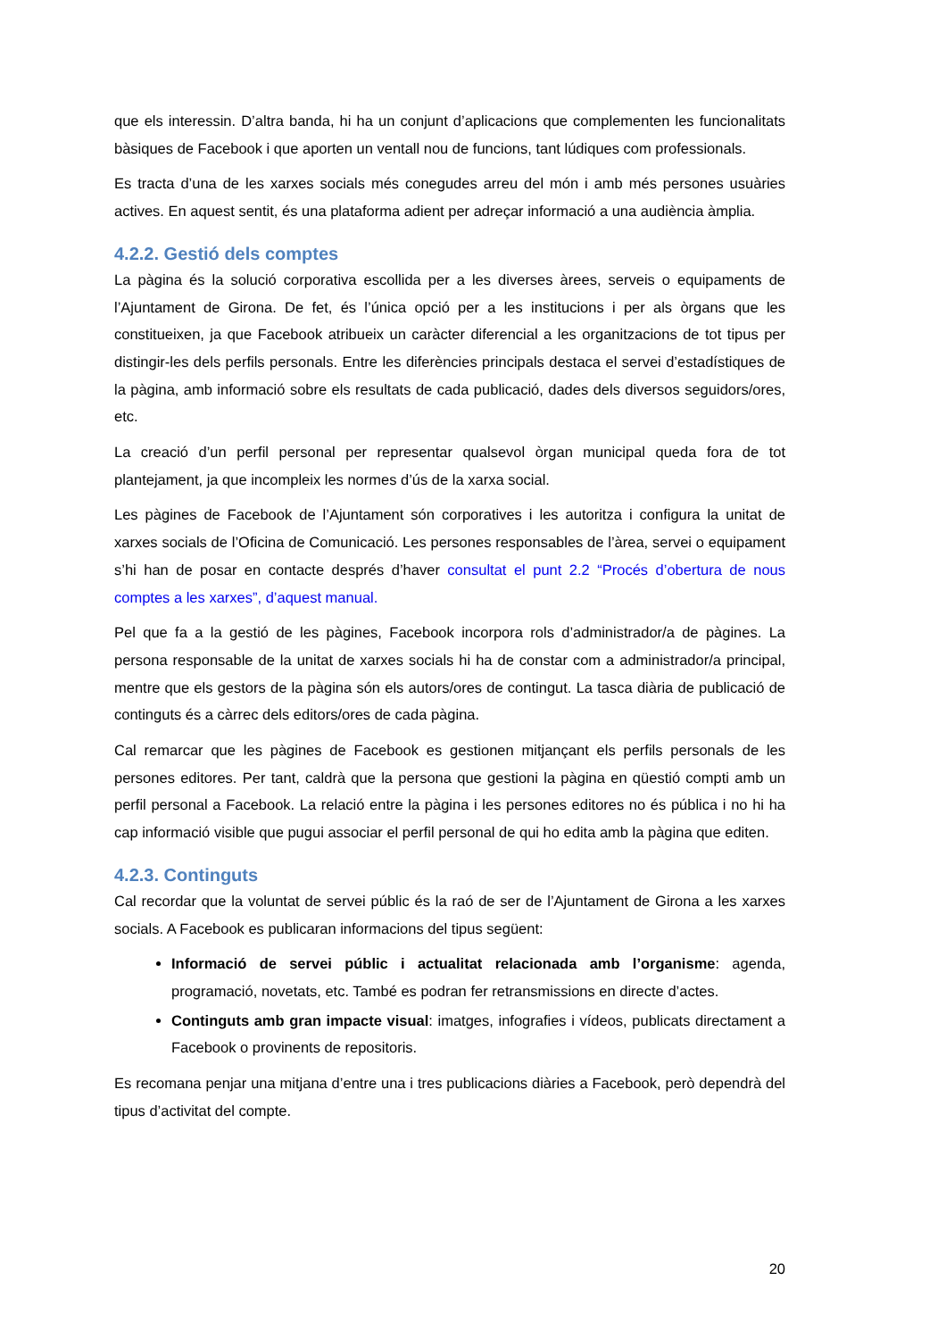que els interessin. D’altra banda, hi ha un conjunt d’aplicacions que complementen les funcionalitats bàsiques de Facebook i que aporten un ventall nou de funcions, tant lúdiques com professionals.
Es tracta d’una de les xarxes socials més conegudes arreu del món i amb més persones usuàries actives. En aquest sentit, és una plataforma adient per adreçar informació a una audiència àmplia.
4.2.2. Gestió dels comptes
La pàgina és la solució corporativa escollida per a les diverses àrees, serveis o equipaments de l’Ajuntament de Girona. De fet, és l’única opció per a les institucions i per als òrgans que les constitueixen, ja que Facebook atribueix un caràcter diferencial a les organitzacions de tot tipus per distingir-les dels perfils personals. Entre les diferències principals destaca el servei d’estadístiques de la pàgina, amb informació sobre els resultats de cada publicació, dades dels diversos seguidors/ores, etc.
La creació d’un perfil personal per representar qualsevol òrgan municipal queda fora de tot plantejament, ja que incompleix les normes d’ús de la xarxa social.
Les pàgines de Facebook de l’Ajuntament són corporatives i les autoritza i configura la unitat de xarxes socials de l’Oficina de Comunicació. Les persones responsables de l’àrea, servei o equipament s’hi han de posar en contacte després d’haver consultat el punt 2.2 “Procés d’obertura de nous comptes a les xarxes”, d’aquest manual.
Pel que fa a la gestió de les pàgines, Facebook incorpora rols d’administrador/a de pàgines. La persona responsable de la unitat de xarxes socials hi ha de constar com a administrador/a principal, mentre que els gestors de la pàgina són els autors/ores de contingut. La tasca diària de publicació de continguts és a càrrec dels editors/ores de cada pàgina.
Cal remarcar que les pàgines de Facebook es gestionen mitjançant els perfils personals de les persones editores. Per tant, caldrà que la persona que gestioni la pàgina en qüestió compti amb un perfil personal a Facebook. La relació entre la pàgina i les persones editores no és pública i no hi ha cap informació visible que pugui associar el perfil personal de qui ho edita amb la pàgina que editen.
4.2.3. Continguts
Cal recordar que la voluntat de servei públic és la raó de ser de l’Ajuntament de Girona a les xarxes socials. A Facebook es publicaran informacions del tipus següent:
Informació de servei públic i actualitat relacionada amb l’organisme: agenda, programació, novetats, etc. També es podran fer retransmissions en directe d’actes.
Continguts amb gran impacte visual: imatges, infografies i vídeos, publicats directament a Facebook o provinents de repositoris.
Es recomana penjar una mitjana d’entre una i tres publicacions diàries a Facebook, però dependrà del tipus d’activitat del compte.
20